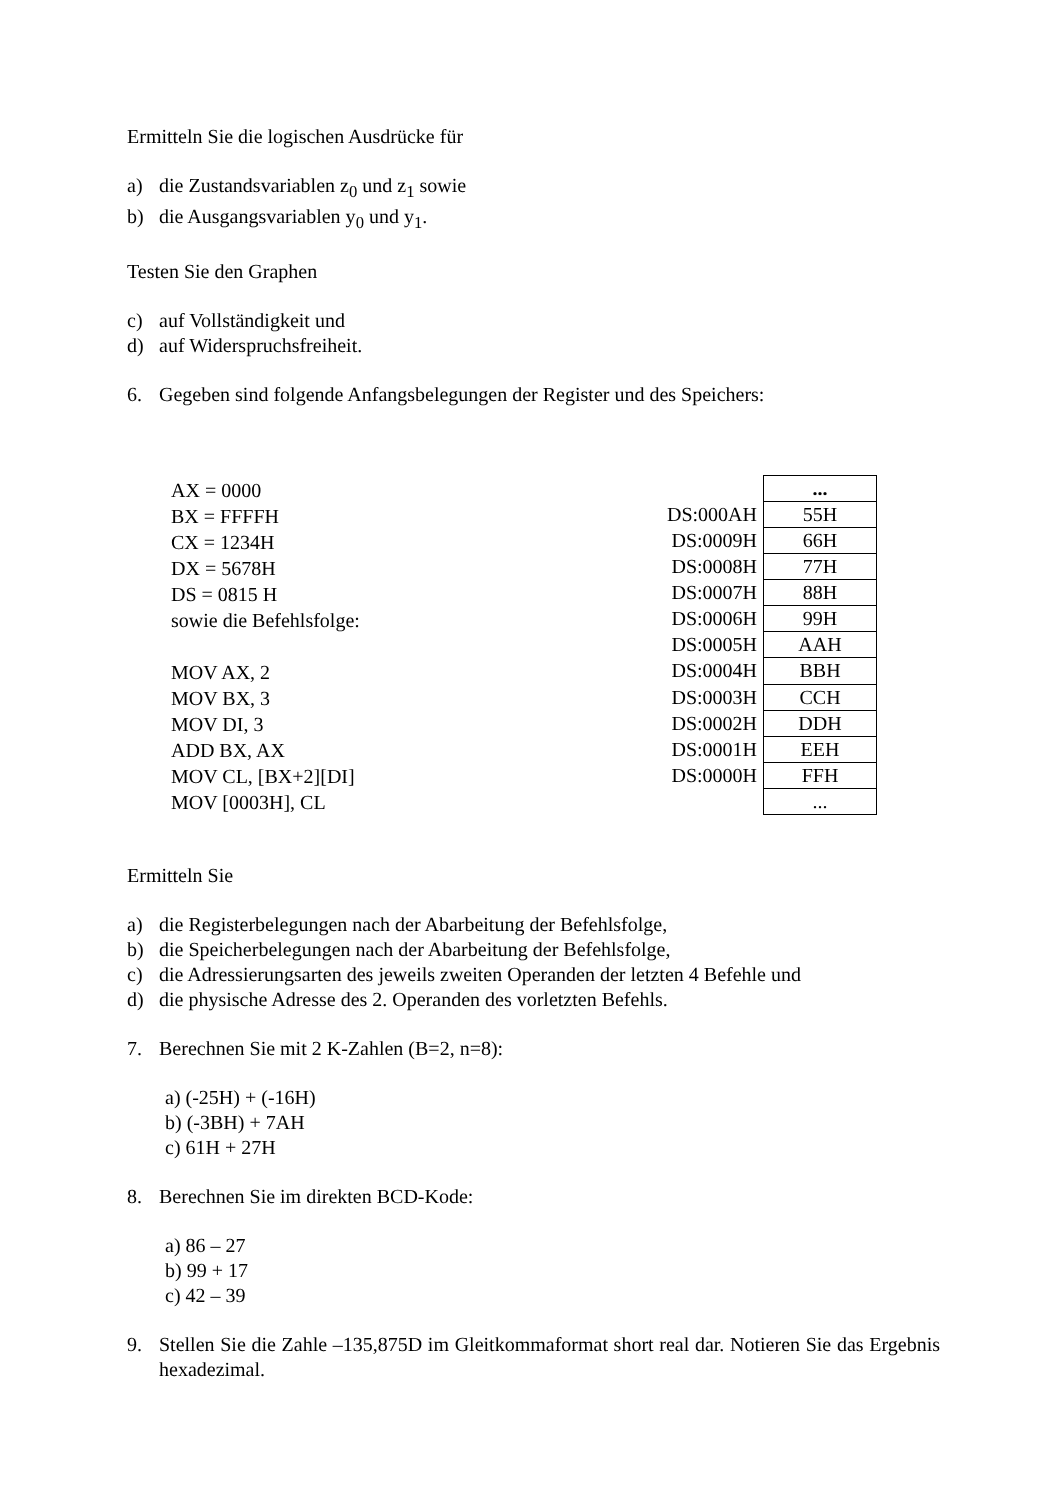Ermitteln Sie die logischen Ausdrücke für
a) die Zustandsvariablen z<sub>0</sub> und z<sub>1</sub> sowie
b) die Ausgangsvariablen y<sub>0</sub> und y<sub>1</sub>.
Testen Sie den Graphen
c) auf Vollständigkeit und
d) auf Widerspruchsfreiheit.
6. Gegeben sind folgende Anfangsbelegungen der Register und des Speichers:
AX = 0000
BX = FFFFH
CX = 1234H
DX = 5678H
DS = 0815 H
sowie die Befehlsfolge:
MOV AX, 2
MOV BX, 3
MOV DI, 3
ADD BX, AX
MOV CL, [BX+2][DI]
MOV [0003H], CL
| | ... |
| DS:000AH | 55H |
| DS:0009H | 66H |
| DS:0008H | 77H |
| DS:0007H | 88H |
| DS:0006H | 99H |
| DS:0005H | AAH |
| DS:0004H | BBH |
| DS:0003H | CCH |
| DS:0002H | DDH |
| DS:0001H | EEH |
| DS:0000H | FFH |
| | ... |
Ermitteln Sie
a) die Registerbelegungen nach der Abarbeitung der Befehlsfolge,
b) die Speicherbelegungen nach der Abarbeitung der Befehlsfolge,
c) die Adressierungsarten des jeweils zweiten Operanden der letzten 4 Befehle und
d) die physische Adresse des 2. Operanden des vorletzten Befehls.
7. Berechnen Sie mit 2 K-Zahlen (B=2, n=8):
a) (-25H) + (-16H)
b) (-3BH) + 7AH
c) 61H + 27H
8. Berechnen Sie im direkten BCD-Kode:
a) 86 – 27
b) 99 + 17
c) 42 – 39
9. Stellen Sie die Zahle –135,875D im Gleitkommaformat short real dar. Notieren Sie das Ergebnis hexadezimal.